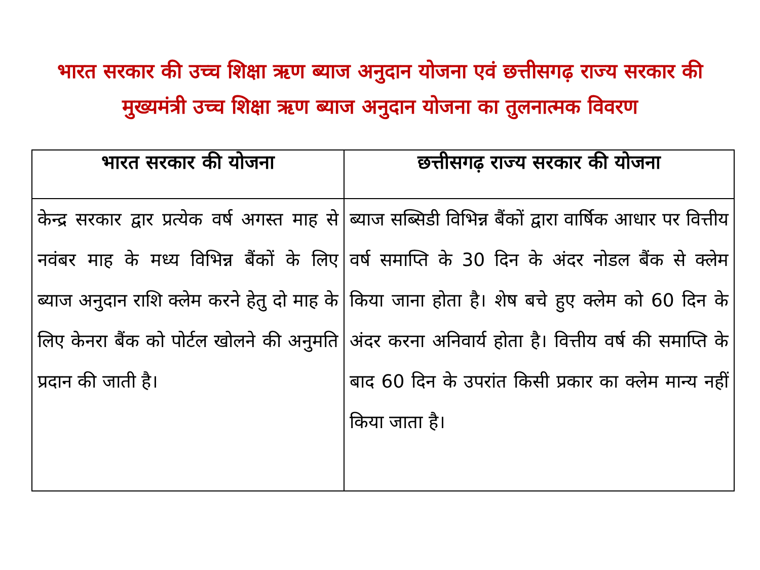भारत सरकार की उच्च शिक्षा ऋण ब्याज अनुदान योजना एवं छत्तीसगढ़ राज्य सरकार की मुख्यमंत्री उच्च शिक्षा ऋण ब्याज अनुदान योजना का तुलनात्मक विवरण
| भारत सरकार की योजना | छत्तीसगढ़ राज्य सरकार की योजना |
| --- | --- |
| केन्द्र सरकार द्वार प्रत्येक वर्ष अगस्त माह से नवंबर माह के मध्य विभिन्न बैंकों के लिए ब्याज अनुदान राशि क्लेम करने हेतु दो माह के लिए केनरा बैंक को पोर्टल खोलने की अनुमति प्रदान की जाती है। | ब्याज सब्सिडी विभिन्न बैंकों द्वारा वार्षिक आधार पर वित्तीय वर्ष समाप्ति के 30 दिन के अंदर नोडल बैंक से क्लेम किया जाना होता है। शेष बचे हुए क्लेम को 60 दिन के अंदर करना अनिवार्य होता है। वित्तीय वर्ष की समाप्ति के बाद 60 दिन के उपरांत किसी प्रकार का क्लेम मान्य नहीं किया जाता है। |